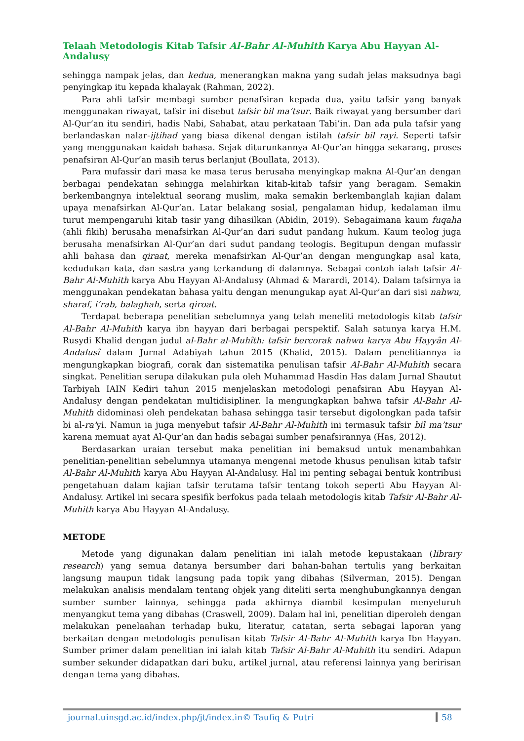Telaah Metodologis Kitab Tafsir Al-Bahr Al-Muhith Karya Abu Hayyan Al-Andalusy
sehingga nampak jelas, dan kedua, menerangkan makna yang sudah jelas maksudnya bagi penyingkap itu kepada khalayak (Rahman, 2022).
Para ahli tafsir membagi sumber penafsiran kepada dua, yaitu tafsir yang banyak menggunakan riwayat, tafsir ini disebut tafsir bil ma’tsur. Baik riwayat yang bersumber dari Al-Qur’an itu sendiri, hadis Nabi, Sahabat, atau perkataan Tabi’in. Dan ada pula tafsir yang berlandaskan nalar-ijtihad yang biasa dikenal dengan istilah tafsir bil rayi. Seperti tafsir yang menggunakan kaidah bahasa. Sejak diturunkannya Al-Qur’an hingga sekarang, proses penafsiran Al-Qur’an masih terus berlanjut (Boullata, 2013).
Para mufassir dari masa ke masa terus berusaha menyingkap makna Al-Qur’an dengan berbagai pendekatan sehingga melahirkan kitab-kitab tafsir yang beragam. Semakin berkembangnya intelektual seorang muslim, maka semakin berkembanglah kajian dalam upaya menafsirkan Al-Qur’an. Latar belakang sosial, pengalaman hidup, kedalaman ilmu turut mempengaruhi kitab tasir yang dihasilkan (Abidin, 2019). Sebagaimana kaum fuqaha (ahli fikih) berusaha menafsirkan Al-Qur’an dari sudut pandang hukum. Kaum teolog juga berusaha menafsirkan Al-Qur’an dari sudut pandang teologis. Begitupun dengan mufassir ahli bahasa dan qiraat, mereka menafsirkan Al-Qur’an dengan mengungkap asal kata, kedudukan kata, dan sastra yang terkandung di dalamnya. Sebagai contoh ialah tafsir Al-Bahr Al-Muhith karya Abu Hayyan Al-Andalusy (Ahmad & Marardi, 2014). Dalam tafsirnya ia menggunakan pendekatan bahasa yaitu dengan menungukap ayat Al-Qur’an dari sisi nahwu, sharaf, i’rab, balaghah, serta qiroat.
Terdapat beberapa penelitian sebelumnya yang telah meneliti metodologis kitab tafsir Al-Bahr Al-Muhith karya ibn hayyan dari berbagai perspektif. Salah satunya karya H.M. Rusydi Khalid dengan judul al-Bahr al-Muhîth: tafsir bercorak nahwu karya Abu Hayyân Al-Andalusî dalam Jurnal Adabiyah tahun 2015 (Khalid, 2015). Dalam penelitiannya ia mengungkapkan biografi, corak dan sistematika penulisan tafsir Al-Bahr Al-Muhith secara singkat. Penelitian serupa dilakukan pula oleh Muhammad Hasdin Has dalam Jurnal Shautut Tarbiyah IAIN Kediri tahun 2015 menjelaskan metodologi penafsiran Abu Hayyan Al-Andalusy dengan pendekatan multidisipliner. Ia mengungkapkan bahwa tafsir Al-Bahr Al-Muhith didominasi oleh pendekatan bahasa sehingga tasir tersebut digolongkan pada tafsir bi al-ra’yi. Namun ia juga menyebut tafsir Al-Bahr Al-Muhith ini termasuk tafsir bil ma’tsur karena memuat ayat Al-Qur’an dan hadis sebagai sumber penafsirannya (Has, 2012).
Berdasarkan uraian tersebut maka penelitian ini bemaksud untuk menambahkan penelitian-penelitian sebelumnya utamanya mengenai metode khusus penulisan kitab tafsir Al-Bahr Al-Muhith karya Abu Hayyan Al-Andalusy. Hal ini penting sebagai bentuk kontribusi pengetahuan dalam kajian tafsir terutama tafsir tentang tokoh seperti Abu Hayyan Al-Andalusy. Artikel ini secara spesifik berfokus pada telaah metodologis kitab Tafsir Al-Bahr Al-Muhith karya Abu Hayyan Al-Andalusy.
METODE
Metode yang digunakan dalam penelitian ini ialah metode kepustakaan (library research) yang semua datanya bersumber dari bahan-bahan tertulis yang berkaitan langsung maupun tidak langsung pada topik yang dibahas (Silverman, 2015). Dengan melakukan analisis mendalam tentang objek yang diteliti serta menghubungkannya dengan sumber sumber lainnya, sehingga pada akhirnya diambil kesimpulan menyeluruh menyangkut tema yang dibahas (Craswell, 2009). Dalam hal ini, penelitian diperoleh dengan melakukan penelaahan terhadap buku, literatur, catatan, serta sebagai laporan yang berkaitan dengan metodologis penulisan kitab Tafsir Al-Bahr Al-Muhith karya Ibn Hayyan. Sumber primer dalam penelitian ini ialah kitab Tafsir Al-Bahr Al-Muhith itu sendiri. Adapun sumber sekunder didapatkan dari buku, artikel jurnal, atau referensi lainnya yang beririsan dengan tema yang dibahas.
journal.uinsgd.ac.id/index.php/jt/index.in© Taufiq & Putri 58